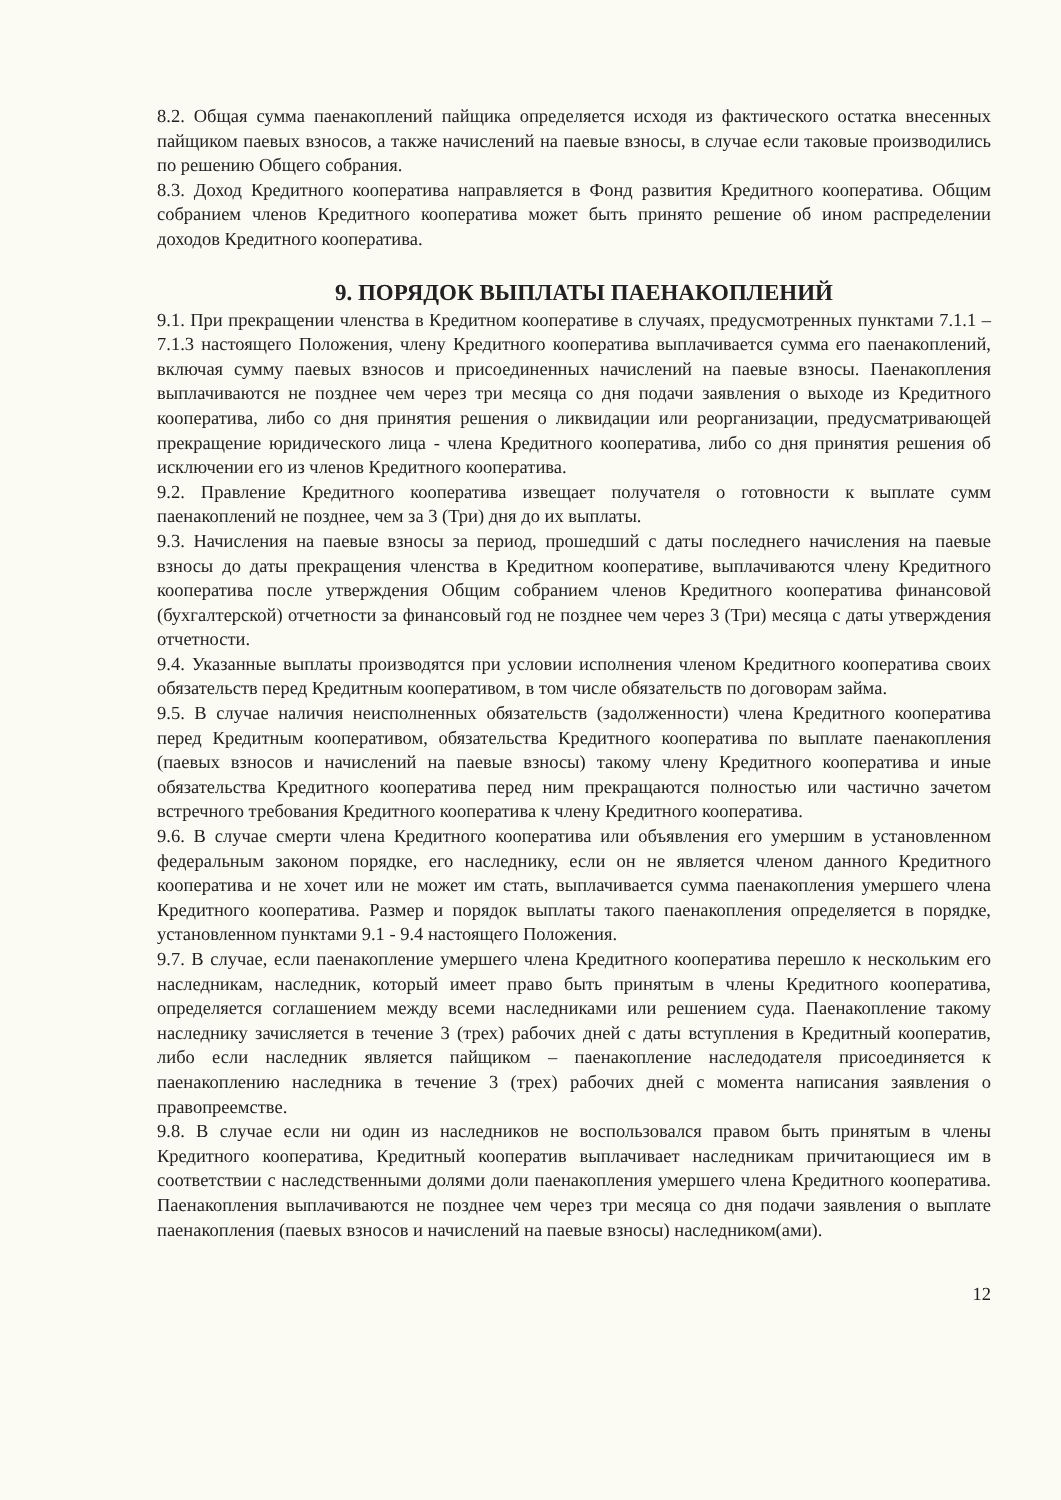8.2. Общая сумма паенакоплений пайщика определяется исходя из фактического остатка внесенных пайщиком паевых взносов, а также начислений на паевые взносы, в случае если таковые производились по решению Общего собрания.
8.3. Доход Кредитного кооператива направляется в Фонд развития Кредитного кооператива. Общим собранием членов Кредитного кооператива может быть принято решение об ином распределении доходов Кредитного кооператива.
9. ПОРЯДОК ВЫПЛАТЫ ПАЕНАКОПЛЕНИЙ
9.1. При прекращении членства в Кредитном кооперативе в случаях, предусмотренных пунктами 7.1.1 – 7.1.3 настоящего Положения, члену Кредитного кооператива выплачивается сумма его паенакоплений, включая сумму паевых взносов и присоединенных начислений на паевые взносы. Паенакопления выплачиваются не позднее чем через три месяца со дня подачи заявления о выходе из Кредитного кооператива, либо со дня принятия решения о ликвидации или реорганизации, предусматривающей прекращение юридического лица - члена Кредитного кооператива, либо со дня принятия решения об исключении его из членов Кредитного кооператива.
9.2. Правление Кредитного кооператива извещает получателя о готовности к выплате сумм паенакоплений не позднее, чем за 3 (Три) дня до их выплаты.
9.3. Начисления на паевые взносы за период, прошедший с даты последнего начисления на паевые взносы до даты прекращения членства в Кредитном кооперативе, выплачиваются члену Кредитного кооператива после утверждения Общим собранием членов Кредитного кооператива финансовой (бухгалтерской) отчетности за финансовый год не позднее чем через 3 (Три) месяца с даты утверждения отчетности.
9.4. Указанные выплаты производятся при условии исполнения членом Кредитного кооператива своих обязательств перед Кредитным кооперативом, в том числе обязательств по договорам займа.
9.5. В случае наличия неисполненных обязательств (задолженности) члена Кредитного кооператива перед Кредитным кооперативом, обязательства Кредитного кооператива по выплате паенакопления (паевых взносов и начислений на паевые взносы) такому члену Кредитного кооператива и иные обязательства Кредитного кооператива перед ним прекращаются полностью или частично зачетом встречного требования Кредитного кооператива к члену Кредитного кооператива.
9.6. В случае смерти члена Кредитного кооператива или объявления его умершим в установленном федеральным законом порядке, его наследнику, если он не является членом данного Кредитного кооператива и не хочет или не может им стать, выплачивается сумма паенакопления умершего члена Кредитного кооператива. Размер и порядок выплаты такого паенакопления определяется в порядке, установленном пунктами 9.1 - 9.4 настоящего Положения.
9.7. В случае, если паенакопление умершего члена Кредитного кооператива перешло к нескольким его наследникам, наследник, который имеет право быть принятым в члены Кредитного кооператива, определяется соглашением между всеми наследниками или решением суда. Паенакопление такому наследнику зачисляется в течение 3 (трех) рабочих дней с даты вступления в Кредитный кооператив, либо если наследник является пайщиком – паенакопление наследодателя присоединяется к паенакоплению наследника в течение 3 (трех) рабочих дней с момента написания заявления о правопреемстве.
9.8. В случае если ни один из наследников не воспользовался правом быть принятым в члены Кредитного кооператива, Кредитный кооператив выплачивает наследникам причитающиеся им в соответствии с наследственными долями доли паенакопления умершего члена Кредитного кооператива. Паенакопления выплачиваются не позднее чем через три месяца со дня подачи заявления о выплате паенакопления (паевых взносов и начислений на паевые взносы) наследником(ами).
12